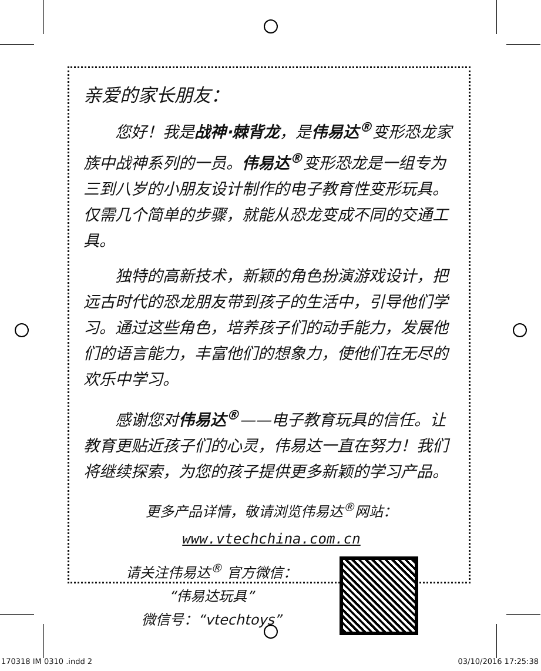亲爱的家长朋友：
您好！我是战神·棘背龙，是伟易达<sup>®</sup>变形恐龙家族中战神系列的一员。伟易达<sup>®</sup>变形恐龙是一组专为三到八岁的小朋友设计制作的电子教育性变形玩具。仅需几个简单的步骤，就能从恐龙变成不同的交通工具。
独特的高新技术，新颖的角色扮演游戏设计，把远古时代的恐龙朋友带到孩子的生活中，引导他们学习。通过这些角色，培养孩子们的动手能力，发展他们的语言能力，丰富他们的想象力，使他们在无尽的欢乐中学习。
感谢您对伟易达<sup>®</sup>——电子教育玩具的信任。让教育更贴近孩子们的心灵，伟易达一直在努力！我们将继续探索，为您的孩子提供更多新颖的学习产品。
更多产品详情，敬请浏览伟易达<sup>®</sup>网站：
www.vtechchina.com.cn
请关注伟易达<sup>®</sup> 官方微信：
“伟易达玩具”
微信号：“vtechtoys”
170318 IM 0310 .indd 2 03/10/2016 17:25:38